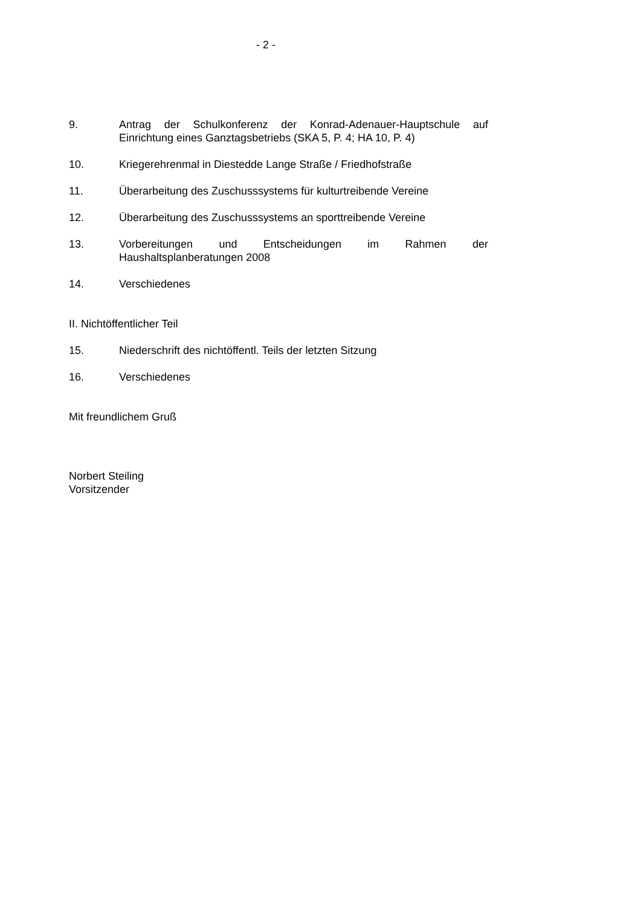- 2 -
9. Antrag der Schulkonferenz der Konrad-Adenauer-Hauptschule auf Einrichtung eines Ganztagsbetriebs (SKA 5, P. 4; HA 10, P. 4)
10. Kriegerehrenmal in Diestedde Lange Straße / Friedhofstraße
11. Überarbeitung des Zuschusssystems für kulturtreibende Vereine
12. Überarbeitung des Zuschusssystems an sporttreibende Vereine
13. Vorbereitungen und Entscheidungen im Rahmen der Haushaltsplanberatungen 2008
14. Verschiedenes
II. Nichtöffentlicher Teil
15. Niederschrift des nichtöffentl. Teils der letzten Sitzung
16. Verschiedenes
Mit freundlichem Gruß
Norbert Steiling
Vorsitzender